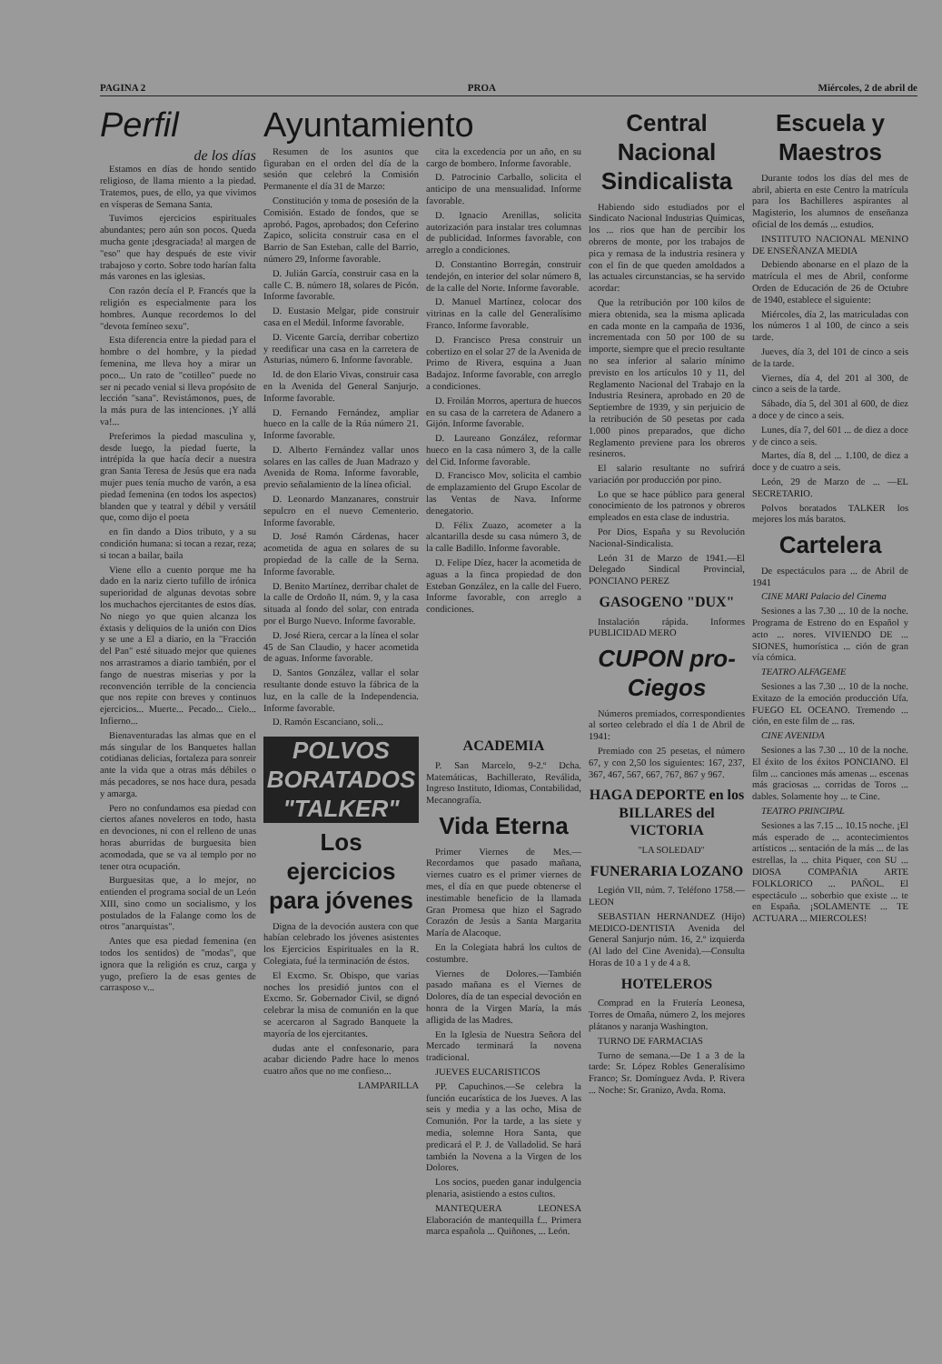PAGINA 2 PROA Miércoles, 2 de abril de
Perfil
de los días
Estamos en días de hondo sentido religioso, de llama miento a la piedad. Tratemos, pues, de ello, ya que vivimos en vísperas de Semana Santa.
Tuvimos ejercicios espirituales abundantes; pero aún son pocos. Queda mucha gente ¡desgraciada! al margen de "eso" que hay después de este vivir trabajoso y corto. Sobre todo harían falta más varones en las iglesias.
Con razón decía el P. Francés que la religión es especialmente para los hombres. Aunque recordemos lo del "devota femíneo sexu".
Esta diferencia entre la piedad para el hombre o del hombre, y la piedad femenina, me lleva hoy a mirar un poco... Un rato de "cotilleo" puede no ser ni pecado venial si lleva propósito de lección "sana". Revistámonos, pues, de la más pura de las intenciones. ¡Y allá va!...
Preferimos la piedad masculina y, desde luego, la piedad fuerte, la intrépida la que hacía decir a nuestra gran Santa Teresa de Jesús que era nada mujer pues tenía mucho de varón, a esa piedad femenina (en todos los aspectos) blanden que y teatral y débil y versátil que, como dijo el poeta
en fin dando a Dios tributo, y a su condición humana: si tocan a rezar, reza; si tocan a bailar, baila
Viene ello a cuento porque me ha dado en la nariz cierto tufillo de irónica superioridad de algunas devotas sobre los muchachos ejercitantes de estos días. No niego yo que quien alcanza los éxtasis y deliquios de la unión con Dios y se une a El a diario, en la "Fracción del Pan" esté situado mejor que quienes nos arrastramos a diario también, por el fango de nuestras miserias y por la reconvención terrible de la conciencia que nos repite con breves y continuos ejercicios... Muerte... Pecado... Cielo... Infierno...
Bienaventuradas las almas que en el más singular de los Banquetes hallan cotidianas delicias, fortaleza para sonreir ante la vida que a otras más débiles o más pecadores, se nos hace dura, pesada y amarga.
Pero no confundamos esa piedad con ciertos afanes noveleros en todo, hasta en devociones, ni con el relleno de unas horas aburridas de burguesita bien acomodada, que se va al templo por no tener otra ocupación.
Burguesitas que, a lo mejor, no entienden el programa social de un León XIII, sino como un socialismo, y los postulados de la Falange como los de otros "anarquistas".
Antes que esa piedad femenina (en todos los sentidos) de "modas", que ignora que la religión es cruz, carga y yugo, prefiero la de esas gentes de carrasposo v...
Ayuntamiento
Resumen de los asuntos que figuraban en el orden del día de la sesión que celebró la Comisión Permanente el día 31 de Marzo:
Constitución y toma de posesión de la Comisión. Estado de fondos, que se aprobó. Pagos, aprobados; don Ceferino Zapico, solicita construir casa en el Barrio de San Esteban, calle del Barrio, número 29, Informe favorable.
D. Julián García, construir casa en la calle C. B. número 18, solares de Picón. Informe favorable.
D. Eustasio Melgar, pide construir casa en el Medúl. Informe favorable.
D. Vicente García, derribar cobertizo y reedificar una casa en la carretera de Asturias, número 6. Informe favorable.
Id. de don Elario Vivas, construir casa en la Avenida del General Sanjurjo. Informe favorable.
D. Fernando Fernández, ampliar hueco en la calle de la Rúa número 21. Informe favorable.
D. Alberto Fernández vallar unos solares en las calles de Juan Madrazo y Avenida de Roma. Informe favorable, previo señalamiento de la línea oficial.
D. Leonardo Manzanares, construir sepulcro en el nuevo Cementerio. Informe favorable.
D. José Ramón Cárdenas, hacer acometida de agua en solares de su propiedad de la calle de la Serna. Informe favorable.
D. Benito Martínez, derribar chalet de la calle de Ordoño II, núm. 9, y la casa situada al fondo del solar, con entrada por el Burgo Nuevo. Informe favorable.
D. José Riera, cercar a la línea el solar 45 de San Claudio, y hacer acometida de aguas. Informe favorable.
D. Santos González, vallar el solar resultante donde estuvo la fábrica de la luz, en la calle de la Independencia. Informe favorable.
D. Ramón Escanciano, soli...
cita la excedencia por un año, en su cargo de bombero. Informe favorable.
D. Patrocinio Carballo, solicita el anticipo de una mensualidad. Informe favorable.
D. Ignacio Arenillas, solicita autorización para instalar tres columnas de publicidad. Informes favorable, con arreglo a condiciones.
D. Constantino Borregán, construir tendejón, en interior del solar número 8, de la calle del Norte. Informe favorable.
D. Manuel Martínez, colocar dos vitrinas en la calle del Generalísimo Franco. Informe favorable.
D. Francisco Presa construir un cobertizo en el solar 27 de la Avenida de Primo de Rivera, esquina a Juan Badajoz. Informe favorable, con arreglo a condiciones.
D. Froilán Morros, apertura de huecos en su casa de la carretera de Adanero a Gijón. Informe favorable.
D. Laureano González, reformar hueco en la casa número 3, de la calle del Cid. Informe favorable.
D. Francisco Mov, solicita el cambio de emplazamiento del Grupo Escolar de las Ventas de Nava. Informe denegatorio.
D. Félix Zuazo, acometer a la alcantarilla desde su casa número 3, de la calle Badillo. Informe favorable.
D. Felipe Díez, hacer la acometida de aguas a la finca propiedad de don Esteban González, en la calle del Fuero. Informe favorable, con arreglo a condiciones.
POLVOS BORATADOS "TALKER"
Los ejercicios para jóvenes
Digna de la devoción austera con que habían celebrado los jóvenes asistentes los Ejercicios Espirituales en la R. Colegiata, fué la terminación de éstos.
El Excmo. Sr. Obispo, que varias noches los presidió juntos con el Excmo. Sr. Gobernador Civil, se dignó celebrar la misa de comunión en la que se acercaron al Sagrado Banquete la mayoría de los ejercitantes.
dudas ante el confesonario, para acabar diciendo Padre hace lo menos cuatro años que no me confieso...
LAMPARILLA
ACADEMIA
P. San Marcelo, 9-2.º Dcha. Matemáticas, Bachillerato, Reválida, Ingreso Instituto, Idiomas, Contabilidad, Mecanografía.
Vida Eterna
Primer Viernes de Mes.—Recordamos que pasado mañana, viernes cuatro es el primer viernes de mes, el día en que puede obtenerse el inestimable beneficio de la llamada Gran Promesa que hizo el Sagrado Corazón de Jesús a Santa Margarita María de Alacoque.
En la Colegiata habrá los cultos de costumbre.
Viernes de Dolores.—También pasado mañana es el Viernes de Dolores, día de tan especial devoción en honra de la Virgen María, la más afligida de las Madres.
En la Iglesia de Nuestra Señora del Mercado terminará la novena tradicional.
JUEVES EUCARISTICOS
PP. Capuchinos.—Se celebra la función eucarística de los Jueves. A las seis y media y a las ocho, Misa de Comunión. Por la tarde, a las siete y media, solemne Hora Santa, que predicará el P. J. de Valladolid. Se hará también la Novena a la Virgen de los Dolores.
Los socios, pueden ganar indulgencia plenaria, asistiendo a estos cultos.
MANTEQUERA LEONESA Elaboración de mantequilla f... Primera marca española ... Quiñones, ... León.
Central Nacional Sindicalista
Habiendo sido estudiados por el Sindicato Nacional Industrias Químicas, los ... rios que han de percibir los obreros de monte, por los trabajos de pica y remasa de la industria resinera y con el fin de que queden amoldados a las actuales circunstancias, se ha servido acordar:
Que la retribución por 100 kilos de miera obtenida, sea la misma aplicada en cada monte en la campaña de 1936, incrementada con 50 por 100 de su importe, siempre que el precio resultante no sea inferior al salario mínimo previsto en los artículos 10 y 11, del Reglamento Nacional del Trabajo en la Industria Resinera, aprobado en 20 de Septiembre de 1939, y sin perjuicio de la retribución de 50 pesetas por cada 1.000 pinos preparados, que dicho Reglamento previene para los obreros resineros.
El salario resultante no sufrirá variación por producción por pino.
Lo que se hace público para general conocimiento de los patronos y obreros empleados en esta clase de industria.
Por Dios, España y su Revolución Nacional-Sindicalista.
León 31 de Marzo de 1941.—El Delegado Sindical Provincial, PONCIANO PEREZ
GASOGENO "DUX"
Instalación rápida. Informes PUBLICIDAD MERO
CUPON pro-Ciegos
Números premiados, correspondientes al sorteo celebrado el día 1 de Abril de 1941:
Premiado con 25 pesetas, el número 67, y con 2,50 los siguientes: 167, 237, 367, 467, 567, 667, 767, 867 y 967.
HAGA DEPORTE en los BILLARES del VICTORIA
"LA SOLEDAD"
FUNERARIA LOZANO
Legión VII, núm. 7. Teléfono 1758.—LEON
SEBASTIAN HERNANDEZ (Hijo) MEDICO-DENTISTA Avenida del General Sanjurjo núm. 16, 2.º izquierda (Al lado del Cine Avenida).—Consulta Horas de 10 a 1 y de 4 a 8.
HOTELEROS
Comprad en la Frutería Leonesa, Torres de Omaña, número 2, los mejores plátanos y naranja Washington.
TURNO DE FARMACIAS
Turno de semana.—De 1 a 3 de la tarde: Sr. López Robles Generalísimo Franco; Sr. Domínguez Avda. P. Rivera ... Noche: Sr. Granizo, Avda. Roma.
Escuela y Maestros
Durante todos los días del mes de abril, abierta en este Centro la matrícula para los Bachilleres aspirantes al Magisterio, los alumnos de enseñanza oficial de los demás ... estudios.
INSTITUTO NACIONAL MENINO DE ENSEÑANZA MEDIA
Debiendo abonarse en el plazo de la matrícula el mes de Abril, conforme Orden de Educación de 26 de Octubre de 1940, establece el siguiente:
Miércoles, día 2, las matriculadas con los números 1 al 100, de cinco a seis tarde.
Jueves, día 3, del 101 de cinco a seis de la tarde.
Viernes, día 4, del 201 al 300, de cinco a seis de la tarde.
Sábado, día 5, del 301 al 600, de diez a doce y de cinco a seis.
Lunes, día 7, del 601 ... de diez a doce y de cinco a seis.
Martes, día 8, del ... 1.100, de diez a doce y de cuatro a seis.
León, 29 de Marzo de ... —EL SECRETARIO.
Polvos boratados TALKER los mejores los más baratos.
Cartelera
De espectáculos para ... de Abril de 1941
CINE MARI Palacio del Cinema
Sesiones a las 7.30 ... 10 de la noche. Programa de Estreno do en Español y acto ... nores. VIVIENDO DE ... SIONES, humorística ... ción de gran vía cómica.
TEATRO ALFAGEME
Sesiones a las 7.30 ... 10 de la noche. Exitazo de la emoción producción Ufa. FUEGO EL OCEANO. Tremendo ... ción, en este film de ... ras.
CINE AVENIDA
Sesiones a las 7.30 ... 10 de la noche. El éxito de los éxitos PONCIANO. El film ... canciones más amenas ... escenas más graciosas ... corridas de Toros ... dables. Solamente hoy ... te Cine.
TEATRO PRINCIPAL
Sesiones a las 7.15 ... 10.15 noche. ¡El más esperado de ... acontecimientos artísticos ... sentación de la más ... de las estrellas, la ... chita Piquer, con SU ... DIOSA COMPAÑIA ARTE FOLKLORICO ... PAÑOL. El espectáculo ... soberbio que existe ... te en España. ¡SOLAMENTE ... TE ACTUARA ... MIERCOLES!